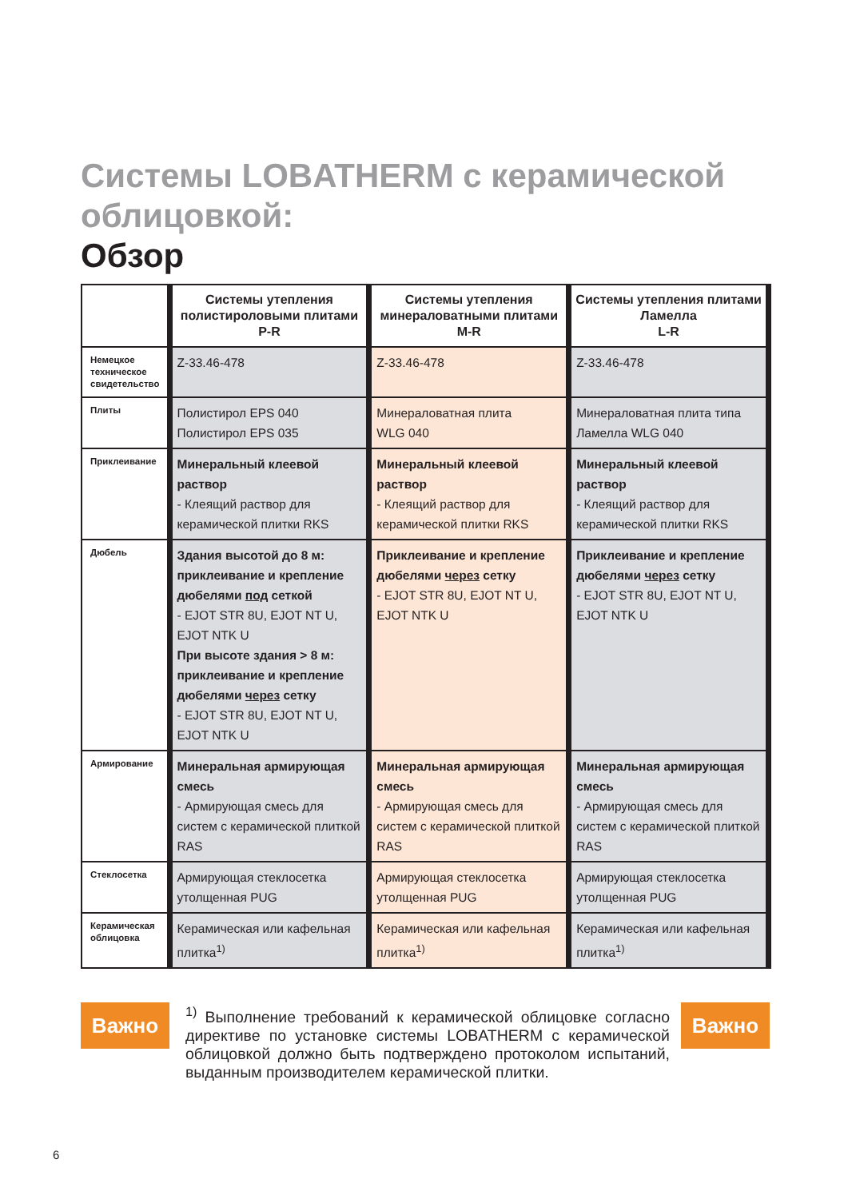Системы LOBATHERM с керамической облицовкой:
Обзор
| | Системы утепления полистироловыми плитами P-R | Системы утепления минераловатными плитами M-R | Системы утепления плитами Ламелла L-R |
| --- | --- | --- | --- |
| Немецкое техническое свидетельство | Z-33.46-478 | Z-33.46-478 | Z-33.46-478 |
| Плиты | Полистирол EPS 040 Полистирол EPS 035 | Минераловатная плита WLG 040 | Минераловатная плита типа Ламелла WLG 040 |
| Приклеивание | Минеральный клеевой раствор - Клеящий раствор для керамической плитки RKS | Минеральный клеевой раствор - Клеящий раствор для керамической плитки RKS | Минеральный клеевой раствор - Клеящий раствор для керамической плитки RKS |
| Дюбель | Здания высотой до 8 м: приклеивание и крепление дюбелями под сеткой - EJOT STR 8U, EJOT NT U, EJOT NTK U При высоте здания > 8 м: приклеивание и крепление дюбелями через сетку - EJOT STR 8U, EJOT NT U, EJOT NTK U | Приклеивание и крепление дюбелями через сетку - EJOT STR 8U, EJOT NT U, EJOT NTK U | Приклеивание и крепление дюбелями через сетку - EJOT STR 8U, EJOT NT U, EJOT NTK U |
| Армирование | Минеральная армирующая смесь - Армирующая смесь для систем с керамической плиткой RAS | Минеральная армирующая смесь - Армирующая смесь для систем с керамической плиткой RAS | Минеральная армирующая смесь - Армирующая смесь для систем с керамической плиткой RAS |
| Стеклосетка | Армирующая стеклосетка утолщенная PUG | Армирующая стеклосетка утолщенная PUG | Армирующая стеклосетка утолщенная PUG |
| Керамическая облицовка | Керамическая или кафельная плитка<sup>1)</sup> | Керамическая или кафельная плитка<sup>1)</sup> | Керамическая или кафельная плитка<sup>1)</sup> |
Важно
<sup>1)</sup> Выполнение требований к керамической облицовке согласно директиве по установке системы LOBATHERM с керамической облицовкой должно быть подтверждено протоколом испытаний, выданным производителем керамической плитки.
Важно
6